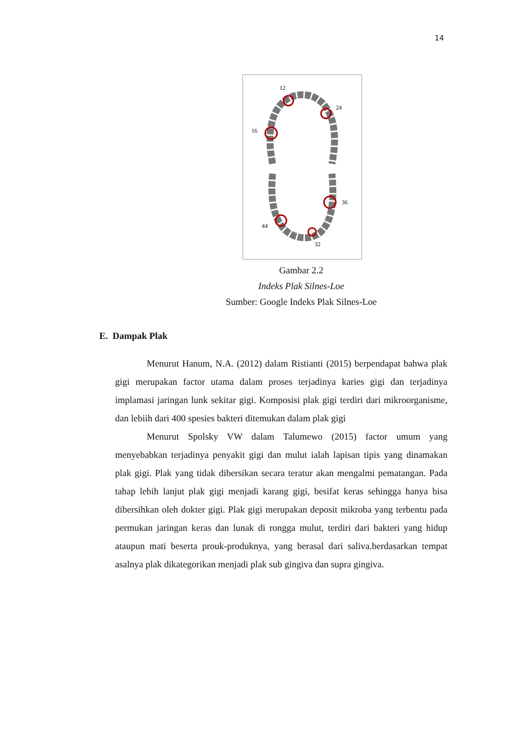14
12
24
16
36
44
32
Gambar 2.2
Indeks Plak Silnes-Loe
Sumber: Google Indeks Plak Silnes-Loe
E. Dampak Plak
Menurut Hanum, N.A. (2012) dalam Ristianti (2015) berpendapat bahwa plak gigi merupakan factor utama dalam proses terjadinya karies gigi dan terjadinya implamasi jaringan lunk sekitar gigi. Komposisi plak gigi terdiri dari mikroorganisme, dan lebiih dari 400 spesies bakteri ditemukan dalam plak gigi
Menurut Spolsky VW dalam Talumewo (2015) factor umum yang menyebabkan terjadinya penyakit gigi dan mulut ialah lapisan tipis yang dinamakan plak gigi. Plak yang tidak dibersikan secara teratur akan mengalmi pematangan. Pada tahap lebih lanjut plak gigi menjadi karang gigi, besifat keras sehingga hanya bisa dibersihkan oleh dokter gigi. Plak gigi merupakan deposit mikroba yang terbentu pada permukan jaringan keras dan lunak di rongga mulut, terdiri dari bakteri yang hidup ataupun mati beserta prouk-produknya, yang berasal dari saliva.berdasarkan tempat asalnya plak dikategorikan menjadi plak sub gingiva dan supra gingiva.